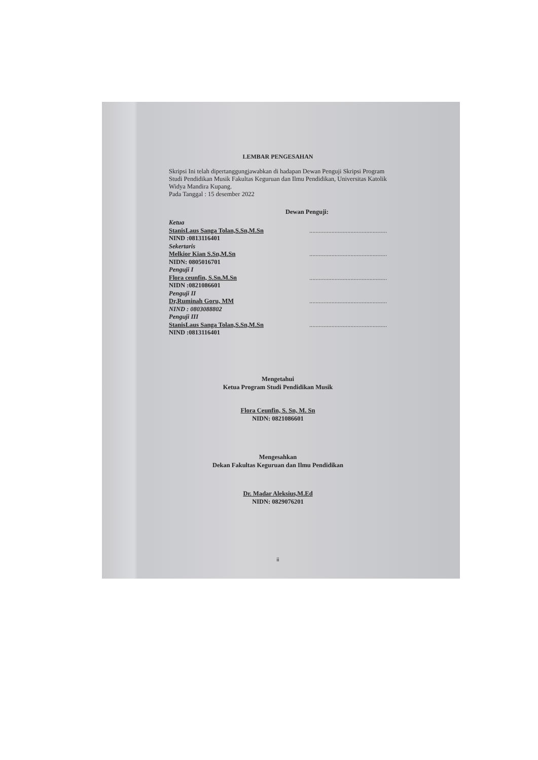LEMBAR PENGESAHAN
Skripsi Ini telah dipertanggungjawabkan di hadapan Dewan Penguji Skripsi Program Studi Pendidikan Musik Fakultas Keguruan dan Ilmu Pendidikan, Universitas Katolik Widya Mandira Kupang.
Pada Tanggal : 15 desember 2022
Dewan Penguji:
Ketua
StanisLaus Sanga Tolan,S.Sn,M.Sn.................................................
NIND :0813116401
Sekertaris
Melkior Kian S.Sn,M.Sn.................................................
NIDN: 0805016701
Penguji I
Flora ceunfin, S.Sn.M.Sn.................................................
NIDN :0821086601
Penguji II
Dr,Ruminah Goru, MM.................................................
NIND : 0803088802
Penguji III
StanisLaus Sanga Tolan,S.Sn,M.Sn.................................................
NIND :0813116401
Mengetahui
Ketua Program Studi Pendidikan Musik
Flora Ceunfin, S. Sn, M. Sn
NIDN: 0821086601
Mengesahkan
Dekan Fakultas Keguruan dan Ilmu Pendidikan
Dr. Madar Aleksius,M.Ed
NIDN: 0829076201
ii